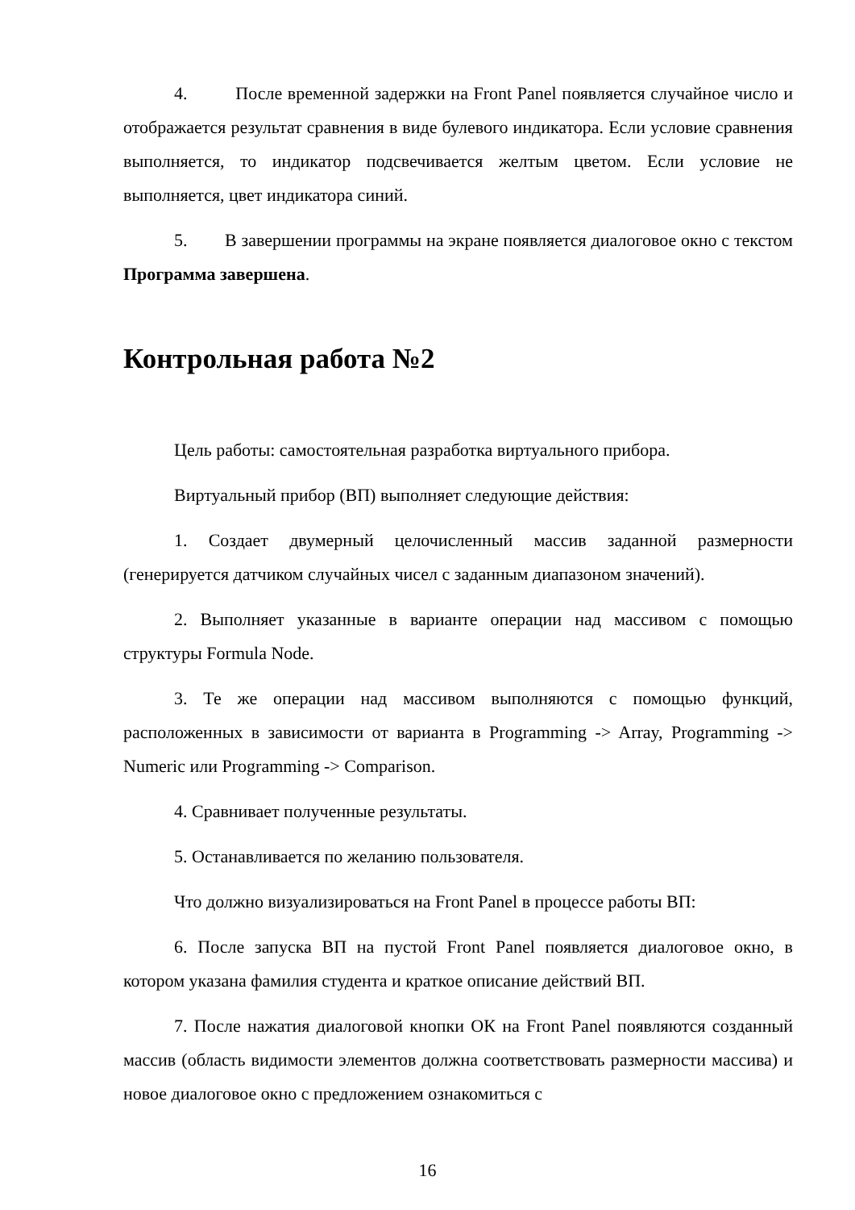4. После временной задержки на Front Panel появляется случайное число и отображается результат сравнения в виде булевого индикатора. Если условие сравнения выполняется, то индикатор подсвечивается желтым цветом. Если условие не выполняется, цвет индикатора синий.
5. В завершении программы на экране появляется диалоговое окно с текстом Программа завершена.
Контрольная работа №2
Цель работы: самостоятельная разработка виртуального прибора.
Виртуальный прибор (ВП) выполняет следующие действия:
1. Создает двумерный целочисленный массив заданной размерности (генерируется датчиком случайных чисел с заданным диапазоном значений).
2. Выполняет указанные в варианте операции над массивом с помощью структуры Formula Node.
3. Те же операции над массивом выполняются с помощью функций, расположенных в зависимости от варианта в Programming -> Array, Programming -> Numeric или Programming -> Comparison.
4. Сравнивает полученные результаты.
5. Останавливается по желанию пользователя.
Что должно визуализироваться на Front Panel в процессе работы ВП:
6. После запуска ВП на пустой Front Panel появляется диалоговое окно, в котором указана фамилия студента и краткое описание действий ВП.
7. После нажатия диалоговой кнопки ОК на Front Panel появляются созданный массив (область видимости элементов должна соответствовать размерности массива) и новое диалоговое окно с предложением ознакомиться с
16